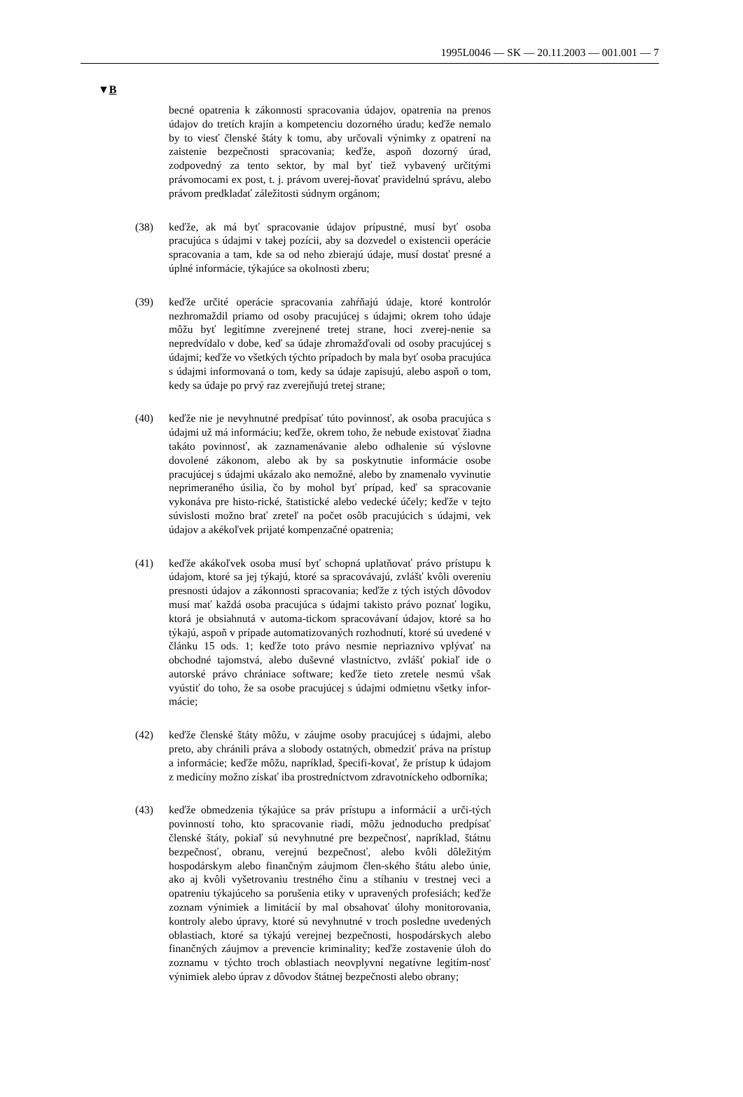1995L0046 — SK — 20.11.2003 — 001.001 — 7
▼B
becné opatrenia k zákonnosti spracovania údajov, opatrenia na prenos údajov do tretích krajín a kompetenciu dozorného úradu; keďže nemalo by to viesť členské štáty k tomu, aby určovali výnimky z opatrení na zaistenie bezpečnosti spracovania; keďže, aspoň dozorný úrad, zodpovedný za tento sektor, by mal byť tiež vybavený určitými právomocami ex post, t. j. právom uverej-ňovať pravidelnú správu, alebo právom predkladať záležitosti súdnym orgánom;
(38) keďže, ak má byť spracovanie údajov prípustné, musí byť osoba pracujúca s údajmi v takej pozícii, aby sa dozvedel o existencii operácie spracovania a tam, kde sa od neho zbierajú údaje, musí dostať presné a úplné informácie, týkajúce sa okolnosti zberu;
(39) keďže určité operácie spracovania zahŕňajú údaje, ktoré kontrolór nezhromaždil priamo od osoby pracujúcej s údajmi; okrem toho údaje môžu byť legitímne zverejnené tretej strane, hoci zverej-nenie sa nepredvídalo v dobe, keď sa údaje zhromažďovali od osoby pracujúcej s údajmi; keďže vo všetkých týchto prípadoch by mala byť osoba pracujúca s údajmi informovaná o tom, kedy sa údaje zapisujú, alebo aspoň o tom, kedy sa údaje po prvý raz zverejňujú tretej strane;
(40) keďže nie je nevyhnutné predpísať túto povinnosť, ak osoba pracujúca s údajmi už má informáciu; keďže, okrem toho, že nebude existovať žiadna takáto povinnosť, ak zaznamenávanie alebo odhalenie sú výslovne dovolené zákonom, alebo ak by sa poskytnutie informácie osobe pracujúcej s údajmi ukázalo ako nemožné, alebo by znamenalo vyvinutie neprimeraného úsilia, čo by mohol byť prípad, keď sa spracovanie vykonáva pre histo-rické, štatistické alebo vedecké účely; keďže v tejto súvislosti možno brať zreteľ na počet osôb pracujúcich s údajmi, vek údajov a akékoľvek prijaté kompenzačné opatrenia;
(41) keďže akákoľvek osoba musí byť schopná uplatňovať právo prístupu k údajom, ktoré sa jej týkajú, ktoré sa spracovávajú, zvlášť kvôli overeniu presnosti údajov a zákonnosti spracovania; keďže z tých istých dôvodov musí mať každá osoba pracujúca s údajmi takisto právo poznať logiku, ktorá je obsiahnutá v automa-tickom spracovávaní údajov, ktoré sa ho týkajú, aspoň v prípade automatizovaných rozhodnutí, ktoré sú uvedené v článku 15 ods. 1; keďže toto právo nesmie nepriaznivo vplývať na obchodné tajomstvá, alebo duševné vlastníctvo, zvlášť pokiaľ ide o autorské právo chrániace software; keďže tieto zretele nesmú však vyústiť do toho, že sa osobe pracujúcej s údajmi odmietnu všetky infor-mácie;
(42) keďže členské štáty môžu, v záujme osoby pracujúcej s údajmi, alebo preto, aby chránili práva a slobody ostatných, obmedziť práva na prístup a informácie; keďže môžu, napríklad, špecifi-kovať, že prístup k údajom z medicíny možno získať iba prostredníctvom zdravotníckeho odborníka;
(43) keďže obmedzenia týkajúce sa práv prístupu a informácií a urči-tých povinností toho, kto spracovanie riadi, môžu jednoducho predpísať členské štáty, pokiaľ sú nevyhnutné pre bezpečnosť, napríklad, štátnu bezpečnosť, obranu, verejnú bezpečnosť, alebo kvôli dôležitým hospodárskym alebo finančným záujmom člen-ského štátu alebo únie, ako aj kvôli vyšetrovaniu trestného činu a stíhaniu v trestnej veci a opatreniu týkajúceho sa porušenia etiky v upravených profesiách; keďže zoznam výnimiek a limitácií by mal obsahovať úlohy monitorovania, kontroly alebo úpravy, ktoré sú nevyhnutné v troch posledne uvedených oblastiach, ktoré sa týkajú verejnej bezpečnosti, hospodárskych alebo finančných záujmov a prevencie kriminality; keďže zostavenie úloh do zoznamu v týchto troch oblastiach neovplyvní negatívne legitím-nosť výnimiek alebo úprav z dôvodov štátnej bezpečnosti alebo obrany;